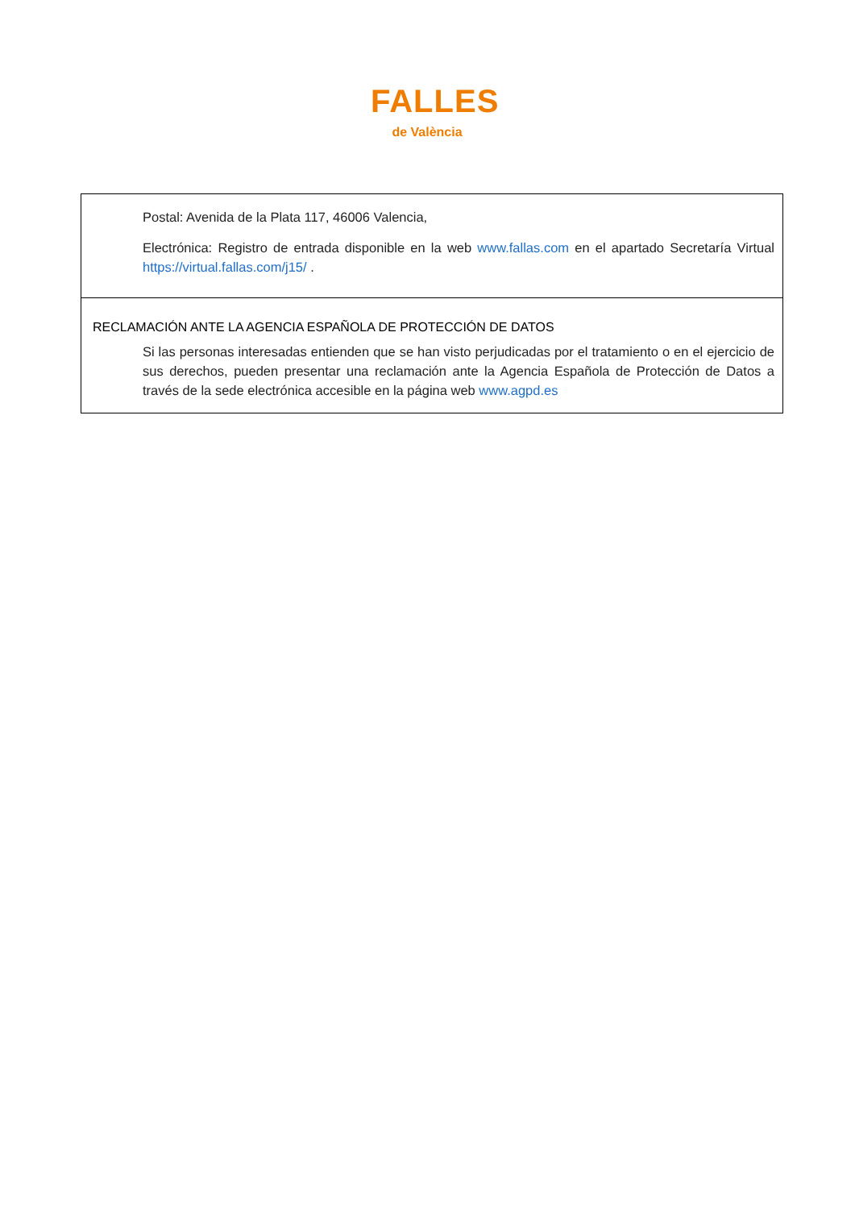FALLES
de València
| Postal: Avenida de la Plata 117, 46006 Valencia, Electrónica: Registro de entrada disponible en la web www.fallas.com en el apartado Secretaría Virtual https://virtual.fallas.com/j15/ . |
| RECLAMACIÓN ANTE LA AGENCIA ESPAÑOLA DE PROTECCIÓN DE DATOS Si las personas interesadas entienden que se han visto perjudicadas por el tratamiento o en el ejercicio de sus derechos, pueden presentar una reclamación ante la Agencia Española de Protección de Datos a través de la sede electrónica accesible en la página web www.agpd.es |